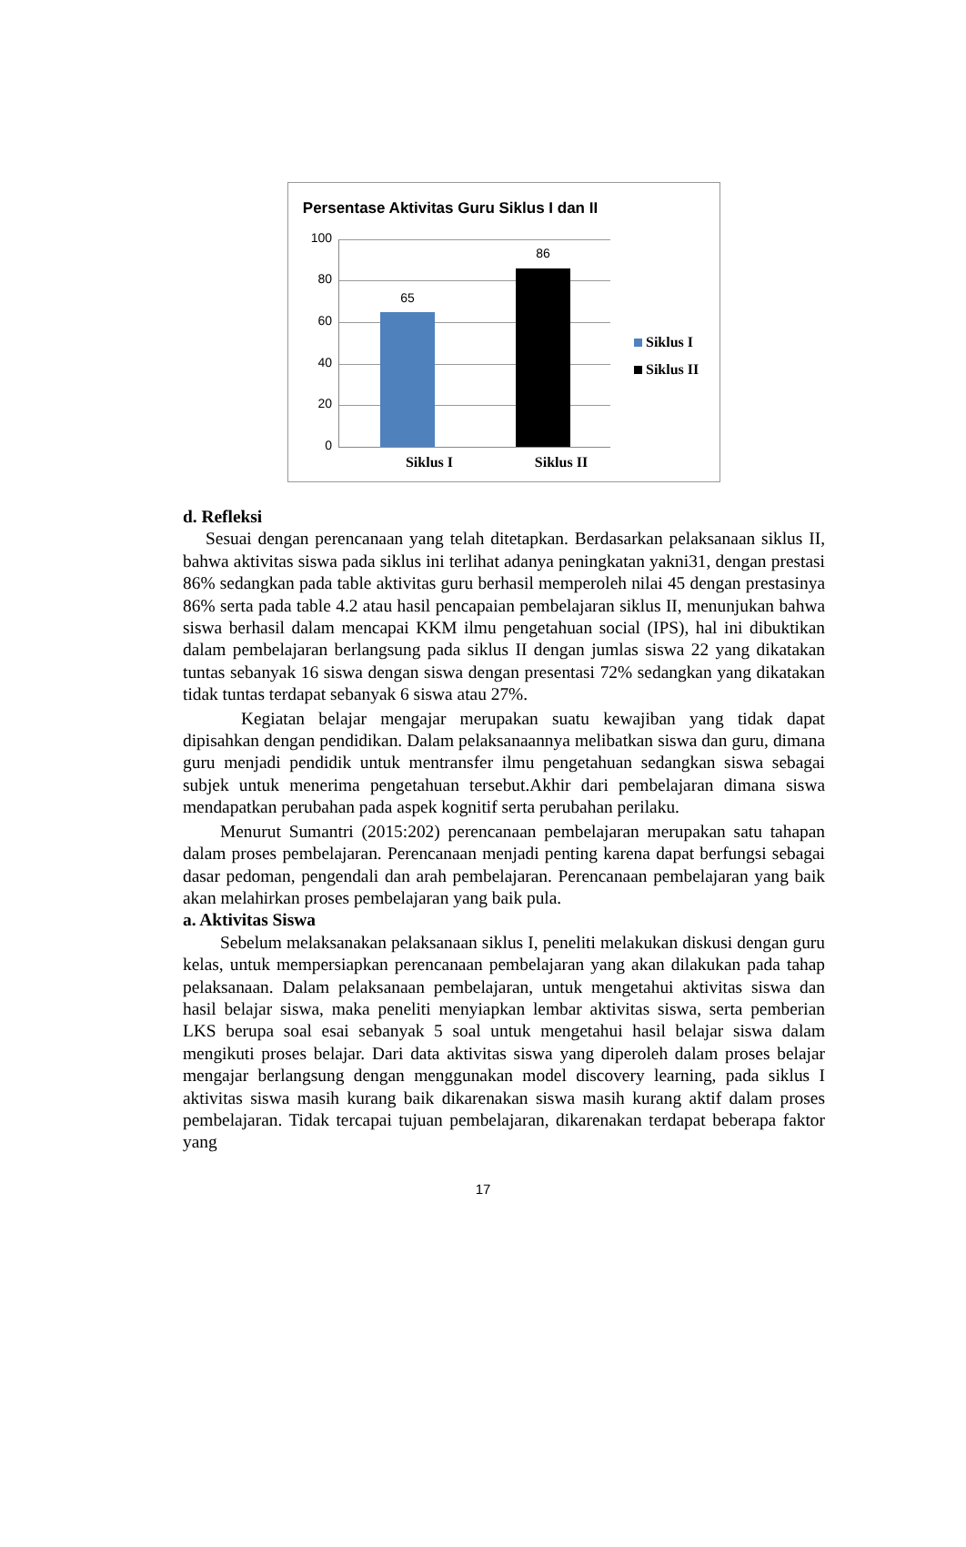Persentase Aktivitas Guru Siklus I dan II
100
80
60
40
20
0
65
86
Siklus I Siklus II
Siklus I
Siklus II
d. Refleksi
Sesuai dengan perencanaan yang telah ditetapkan. Berdasarkan pelaksanaan siklus II, bahwa aktivitas siswa pada siklus ini terlihat adanya peningkatan yakni31, dengan prestasi 86% sedangkan pada table aktivitas guru berhasil memperoleh nilai 45 dengan prestasinya 86% serta pada table 4.2 atau hasil pencapaian pembelajaran siklus II, menunjukan bahwa siswa berhasil dalam mencapai KKM ilmu pengetahuan social (IPS), hal ini dibuktikan dalam pembelajaran berlangsung pada siklus II dengan jumlas siswa 22 yang dikatakan tuntas sebanyak 16 siswa dengan siswa dengan presentasi 72% sedangkan yang dikatakan tidak tuntas terdapat sebanyak 6 siswa atau 27%.
Kegiatan belajar mengajar merupakan suatu kewajiban yang tidak dapat dipisahkan dengan pendidikan. Dalam pelaksanaannya melibatkan siswa dan guru, dimana guru menjadi pendidik untuk mentransfer ilmu pengetahuan sedangkan siswa sebagai subjek untuk menerima pengetahuan tersebut.Akhir dari pembelajaran dimana siswa mendapatkan perubahan pada aspek kognitif serta perubahan perilaku.
Menurut Sumantri (2015:202) perencanaan pembelajaran merupakan satu tahapan dalam proses pembelajaran. Perencanaan menjadi penting karena dapat berfungsi sebagai dasar pedoman, pengendali dan arah pembelajaran. Perencanaan pembelajaran yang baik akan melahirkan proses pembelajaran yang baik pula.
a. Aktivitas Siswa
Sebelum melaksanakan pelaksanaan siklus I, peneliti melakukan diskusi dengan guru kelas, untuk mempersiapkan perencanaan pembelajaran yang akan dilakukan pada tahap pelaksanaan. Dalam pelaksanaan pembelajaran, untuk mengetahui aktivitas siswa dan hasil belajar siswa, maka peneliti menyiapkan lembar aktivitas siswa, serta pemberian LKS berupa soal esai sebanyak 5 soal untuk mengetahui hasil belajar siswa dalam mengikuti proses belajar. Dari data aktivitas siswa yang diperoleh dalam proses belajar mengajar berlangsung dengan menggunakan model discovery learning, pada siklus I aktivitas siswa masih kurang baik dikarenakan siswa masih kurang aktif dalam proses pembelajaran. Tidak tercapai tujuan pembelajaran, dikarenakan terdapat beberapa faktor yang
17